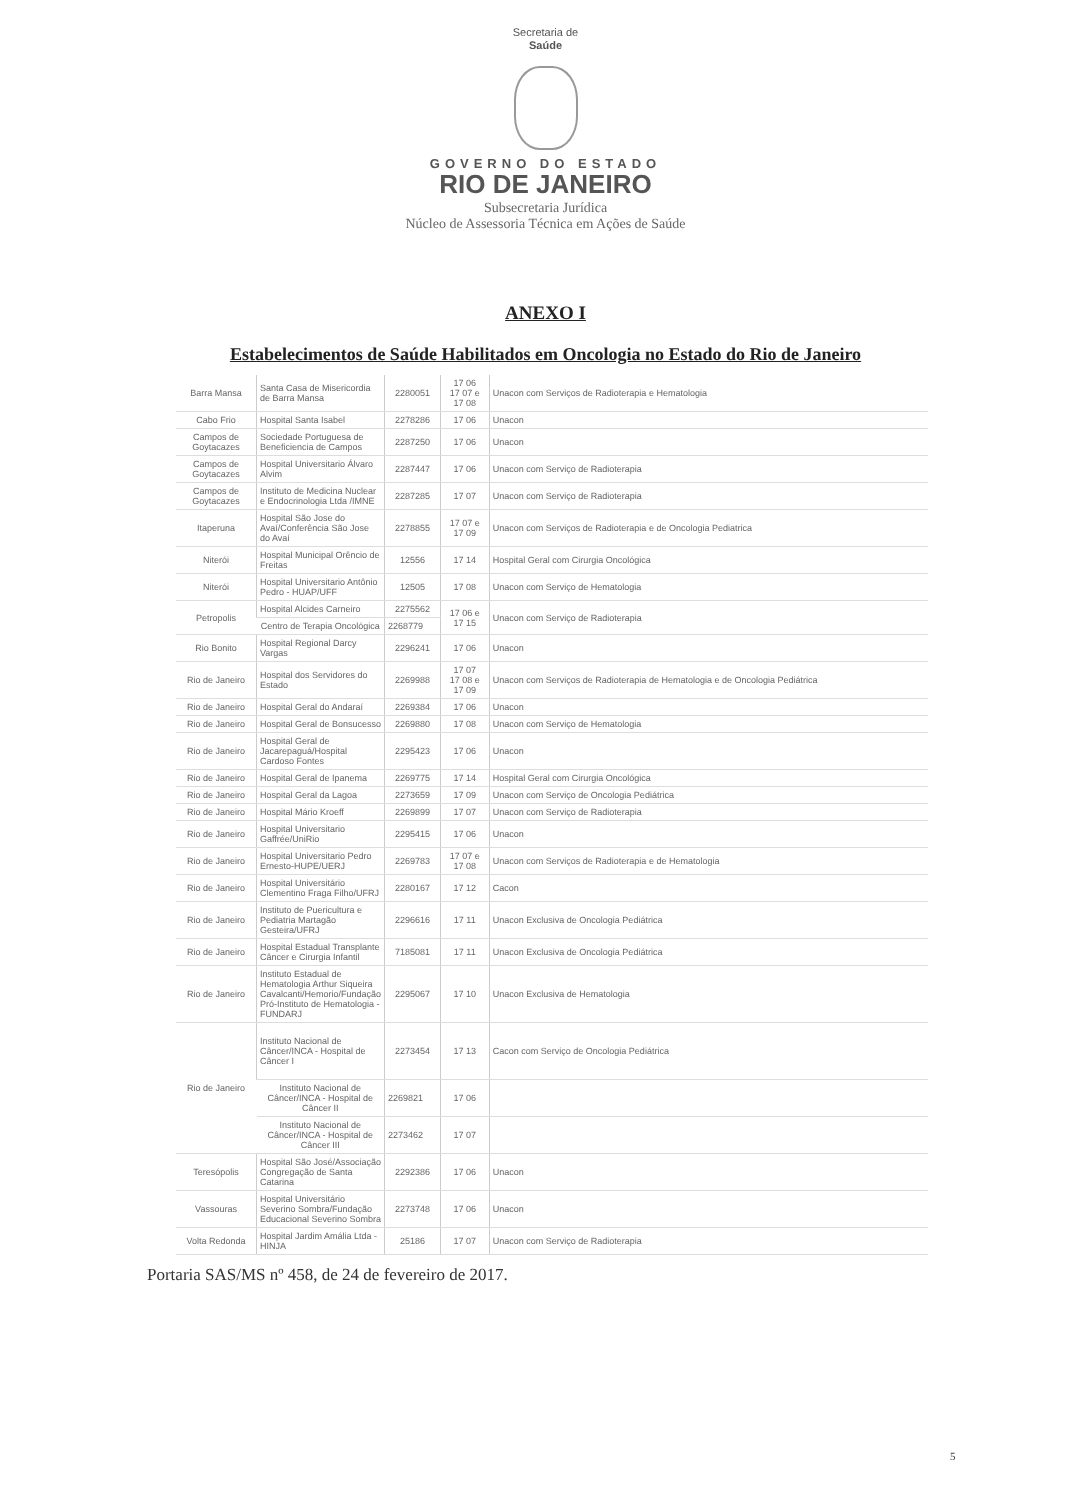Secretaria de
Saúde
GOVERNO DO ESTADO
RIO DE JANEIRO
Subsecretaria Jurídica
Núcleo de Assessoria Técnica em Ações de Saúde
ANEXO I
Estabelecimentos de Saúde Habilitados em Oncologia no Estado do Rio de Janeiro
| Barra Mansa | Santa Casa de Misericordia de Barra Mansa | 2280051 | 17 06 17 07 e 17 08 | Unacon com Serviços de Radioterapia e Hematologia |
| Cabo Frio | Hospital Santa Isabel | 2278286 | 17 06 | Unacon |
| Campos de Goytacazes | Sociedade Portuguesa de Beneficiencia de Campos | 2287250 | 17 06 | Unacon |
| Campos de Goytacazes | Hospital Universitario Álvaro Alvim | 2287447 | 17 06 | Unacon com Serviço de Radioterapia |
| Campos de Goytacazes | Instituto de Medicina Nuclear e Endocrinologia Ltda /IMNE | 2287285 | 17 07 | Unacon com Serviço de Radioterapia |
| Itaperuna | Hospital São Jose do Avaí/Conferência São Jose do Avaí | 2278855 | 17 07 e 17 09 | Unacon com Serviços de Radioterapia e de Oncologia Pediatrica |
| Niterói | Hospital Municipal Orêncio de Freitas | 12556 | 17 14 | Hospital Geral com Cirurgia Oncológica |
| Niterói | Hospital Universitario Antônio Pedro - HUAP/UFF | 12505 | 17 08 | Unacon com Serviço de Hematologia |
| Petropolis | Hospital Alcides Carneiro | 2275562 | 17 06 e 17 15 | Unacon com Serviço de Radioterapia |
| | Centro de Terapia Oncológica | 2268779 | | |
| Rio Bonito | Hospital Regional Darcy Vargas | 2296241 | 17 06 | Unacon |
| Rio de Janeiro | Hospital dos Servidores do Estado | 2269988 | 17 07 17 08 e 17 09 | Unacon com Serviços de Radioterapia de Hematologia e de Oncologia Pediátrica |
| Rio de Janeiro | Hospital Geral do Andaraí | 2269384 | 17 06 | Unacon |
| Rio de Janeiro | Hospital Geral de Bonsucesso | 2269880 | 17 08 | Unacon com Serviço de Hematologia |
| Rio de Janeiro | Hospital Geral de Jacarepaguá/Hospital Cardoso Fontes | 2295423 | 17 06 | Unacon |
| Rio de Janeiro | Hospital Geral de Ipanema | 2269775 | 17 14 | Hospital Geral com Cirurgia Oncológica |
| Rio de Janeiro | Hospital Geral da Lagoa | 2273659 | 17 09 | Unacon com Serviço de Oncologia Pediátrica |
| Rio de Janeiro | Hospital Mário Kroeff | 2269899 | 17 07 | Unacon com Serviço de Radioterapia |
| Rio de Janeiro | Hospital Universitario Gaffrée/UniRio | 2295415 | 17 06 | Unacon |
| Rio de Janeiro | Hospital Universitario Pedro Ernesto-HUPE/UERJ | 2269783 | 17 07 e 17 08 | Unacon com Serviços de Radioterapia e de Hematologia |
| Rio de Janeiro | Hospital Universitário Clementino Fraga Filho/UFRJ | 2280167 | 17 12 | Cacon |
| Rio de Janeiro | Instituto de Puericultura e Pediatria Martagão Gesteira/UFRJ | 2296616 | 17 11 | Unacon Exclusiva de Oncologia Pediátrica |
| Rio de Janeiro | Hospital Estadual Transplante Câncer e Cirurgia Infantil | 7185081 | 17 11 | Unacon Exclusiva de Oncologia Pediátrica |
| Rio de Janeiro | Instituto Estadual de Hematologia Arthur Siqueira Cavalcanti/Hemorio/Fundação Pró-Instituto de Hematologia - FUNDARJ | 2295067 | 17 10 | Unacon Exclusiva de Hematologia |
| Rio de Janeiro | Instituto Nacional de Câncer/INCA - Hospital de Câncer I | 2273454 | 17 13 | Cacon com Serviço de Oncologia Pediátrica |
| | Instituto Nacional de Câncer/INCA - Hospital de Câncer II | 2269821 | 17 06 | |
| | Instituto Nacional de Câncer/INCA - Hospital de Câncer III | 2273462 | 17 07 | |
| Teresópolis | Hospital São José/Associação Congregação de Santa Catarina | 2292386 | 17 06 | Unacon |
| Vassouras | Hospital Universitário Severino Sombra/Fundação Educacional Severino Sombra | 2273748 | 17 06 | Unacon |
| Volta Redonda | Hospital Jardim Amália Ltda - HINJA | 25186 | 17 07 | Unacon com Serviço de Radioterapia |
Portaria SAS/MS nº 458, de 24 de fevereiro de 2017.
5